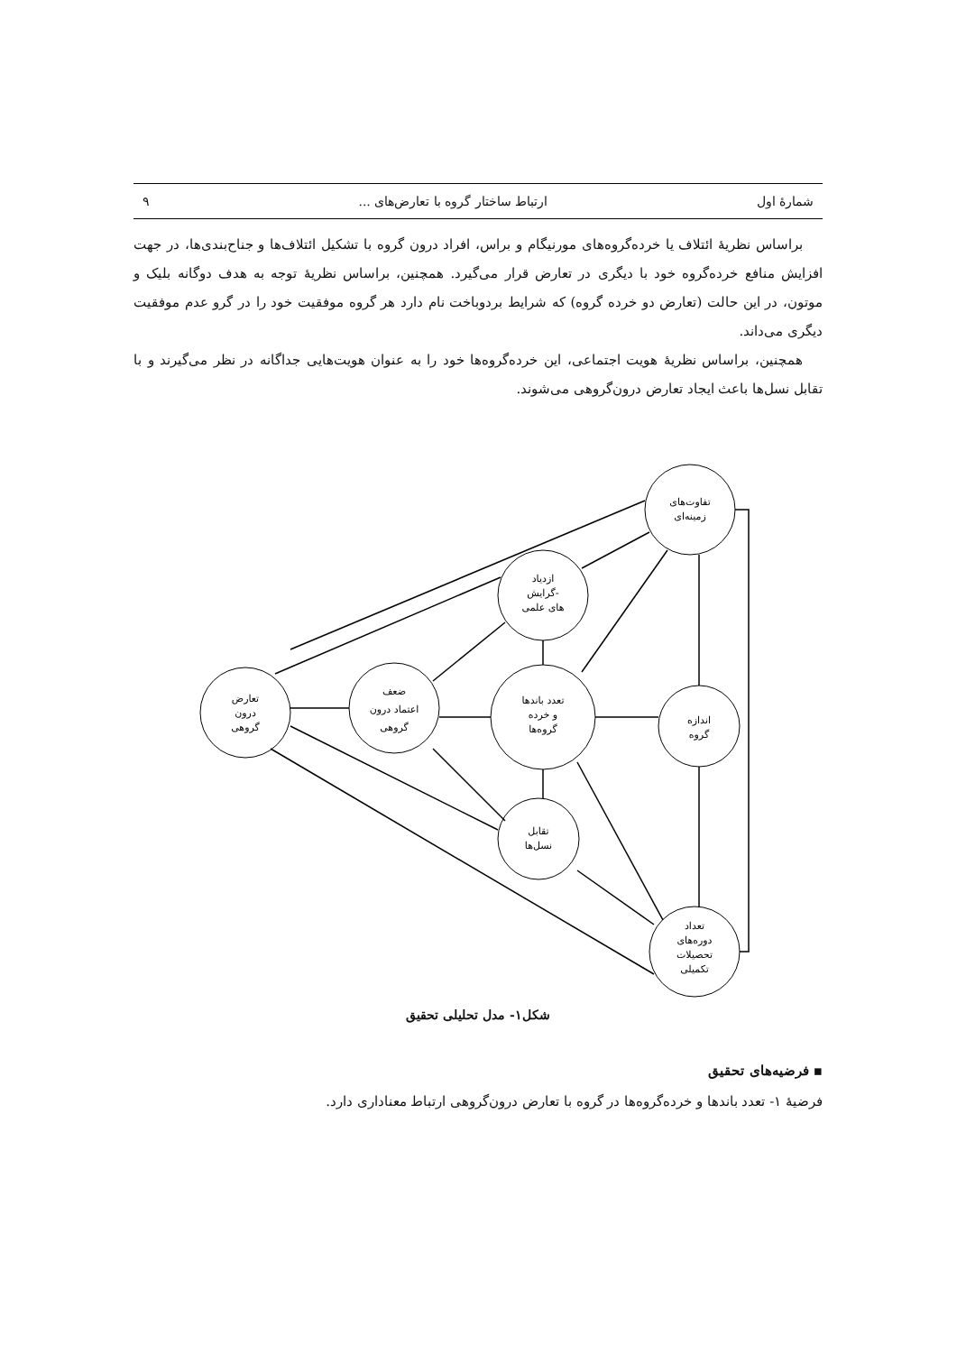شمارهٔ اول ارتباط ساختار گروه با تعارض‌های ... ۹
براساس نظریهٔ ائتلاف یا خرده‌گروه‌های مورنیگام و براس، افراد درون گروه با تشکیل ائتلاف‌ها و جناح‌بندی‌ها، در جهت افزایش منافع خرده‌گروه خود با دیگری در تعارض قرار می‌گیرد. همچنین، براساس نظریهٔ توجه به هدف دوگانه بلیک و موتون، در این حالت (تعارض دو خرده گروه) که شرایط بردوباخت نام دارد هر گروه موفقیت خود را در گرو عدم موفقیت دیگری می‌داند.
همچنین، براساس نظریهٔ هویت اجتماعی، این خرده‌گروه‌ها خود را به عنوان هویت‌هایی جداگانه در نظر می‌گیرند و با تقابل نسل‌ها باعث ایجاد تعارض درون‌گروهی می‌شوند.
تفاوت‌های
زمینه‌ای
ازدیاد
گرایش-
های علمی
تعارض
درون
گروهی
ضعف
اعتماد درون
گروهی
تعدد باندها
و خرده
گروه‌ها
اندازه
گروه
تقابل
نسل‌ها
تعداد
دوره‌های
تحصیلات
تکمیلی
شکل۱- مدل تحلیلی تحقیق
▪ فرضیه‌های تحقیق
فرضیهٔ ۱- تعدد باندها و خرده‌گروه‌ها در گروه با تعارض درون‌گروهی ارتباط معناداری دارد.